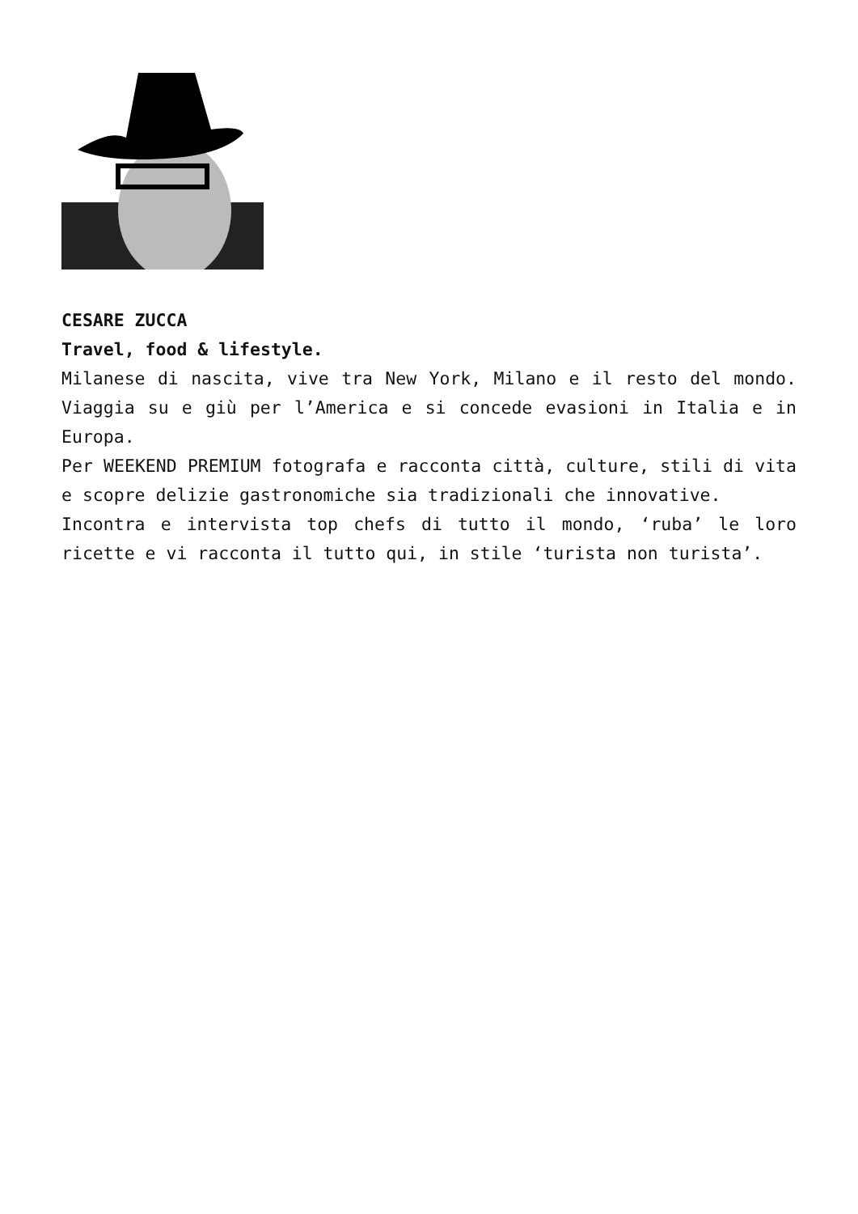CESARE ZUCCA
Travel, food & lifestyle.
Milanese di nascita, vive tra New York, Milano e il resto del mondo. Viaggia su e giù per l’America e si concede evasioni in Italia e in Europa.
Per WEEKEND PREMIUM fotografa e racconta città, culture, stili di vita e scopre delizie gastronomiche sia tradizionali che innovative.
Incontra e intervista top chefs di tutto il mondo, ‘ruba’ le loro ricette e vi racconta il tutto qui, in stile ‘turista non turista’.